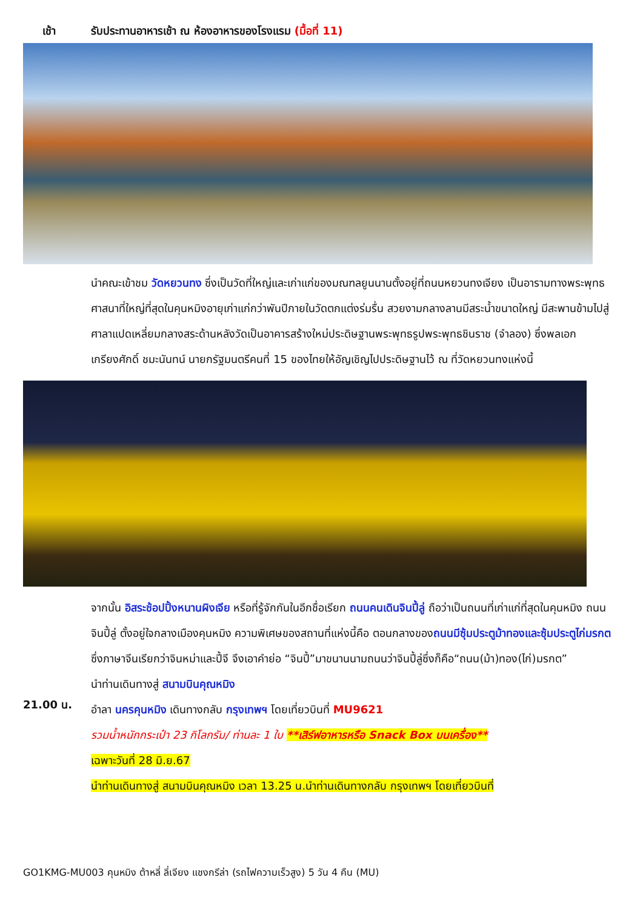เช้า รับประทานอาหารเช้า ณ ห้องอาหารของโรงแรม (มื้อที่ 11)
นำคณะเข้าชม วัดหยวนทง ซึ่งเป็นวัดที่ใหญ่และเก่าแก่ของมณฑลยูนนานตั้งอยู่ที่ถนนหยวนทงเจียง เป็นอารามทางพระพุทธศาสนาที่ใหญ่ที่สุดในคุนหมิงอายุเก่าแก่กว่าพันปีภายในวัดตกแต่งร่มรื่น สวยงามกลางลานมีสระน้ำขนาดใหญ่ มีสะพานข้ามไปสู่ศาลาแปดเหลี่ยมกลางสระด้านหลังวัดเป็นอาคารสร้างใหม่ประดิษฐานพระพุทธรูปพระพุทธชินราช (จำลอง) ซึ่งพลเอกเกรียงศักดิ์ ชมะนันทน์ นายกรัฐมนตรีคนที่ 15 ของไทยให้อัญเชิญไปประดิษฐานไว้ ณ ที่วัดหยวนทงแห่งนี้
จากนั้น อิสระช้อปปิ้งหนานผิงเจีย หรือที่รู้จักกันในอีกชื่อเรียก ถนนคนเดินจินปี้ลู่ ถือว่าเป็นถนนที่เก่าแก่ที่สุดในคุนหมิง ถนนจินปี้ลู่ ตั้งอยู่ใจกลางเมืองคุนหมิง ความพิเศษของสถานที่แห่งนี้คือ ตอนกลางของถนนมีซุ้มประตูม้าทองและซุ้มประตูไก่มรกต ซึ่งภาษาจีนเรียกว่าจินหม่าและปี้จี จึงเอาคำย่อ “จินปี้”มาขนานนามถนนว่าจินปี้ลู่ซึ่งก็คือ“ถนน(ม้า)ทอง(ไก่)มรกต”
นำท่านเดินทางสู่ สนามบินคุณหมิง
21.00 น.
อำลา นครคุนหมิง เดินทางกลับ กรุงเทพฯ โดยเที่ยวบินที่ MU9621
รวมน้ำหนักกระเป๋า 23 กิโลกรัม/ ท่านละ 1 ใบ **เสิร์ฟอาหารหรือ Snack Box บนเครื่อง**
เฉพาะวันที่ 28 มิ.ย.67
นำท่านเดินทางสู่ สนามบินคุณหมิง เวลา 13.25 น.นำท่านเดินทางกลับ กรุงเทพฯ โดยเที่ยวบินที่
GO1KMG-MU003 คุนหมิง ต้าหลี่ ลี่เจียง แชงกรีล่า (รถไฟความเร็วสูง) 5 วัน 4 คืน (MU)